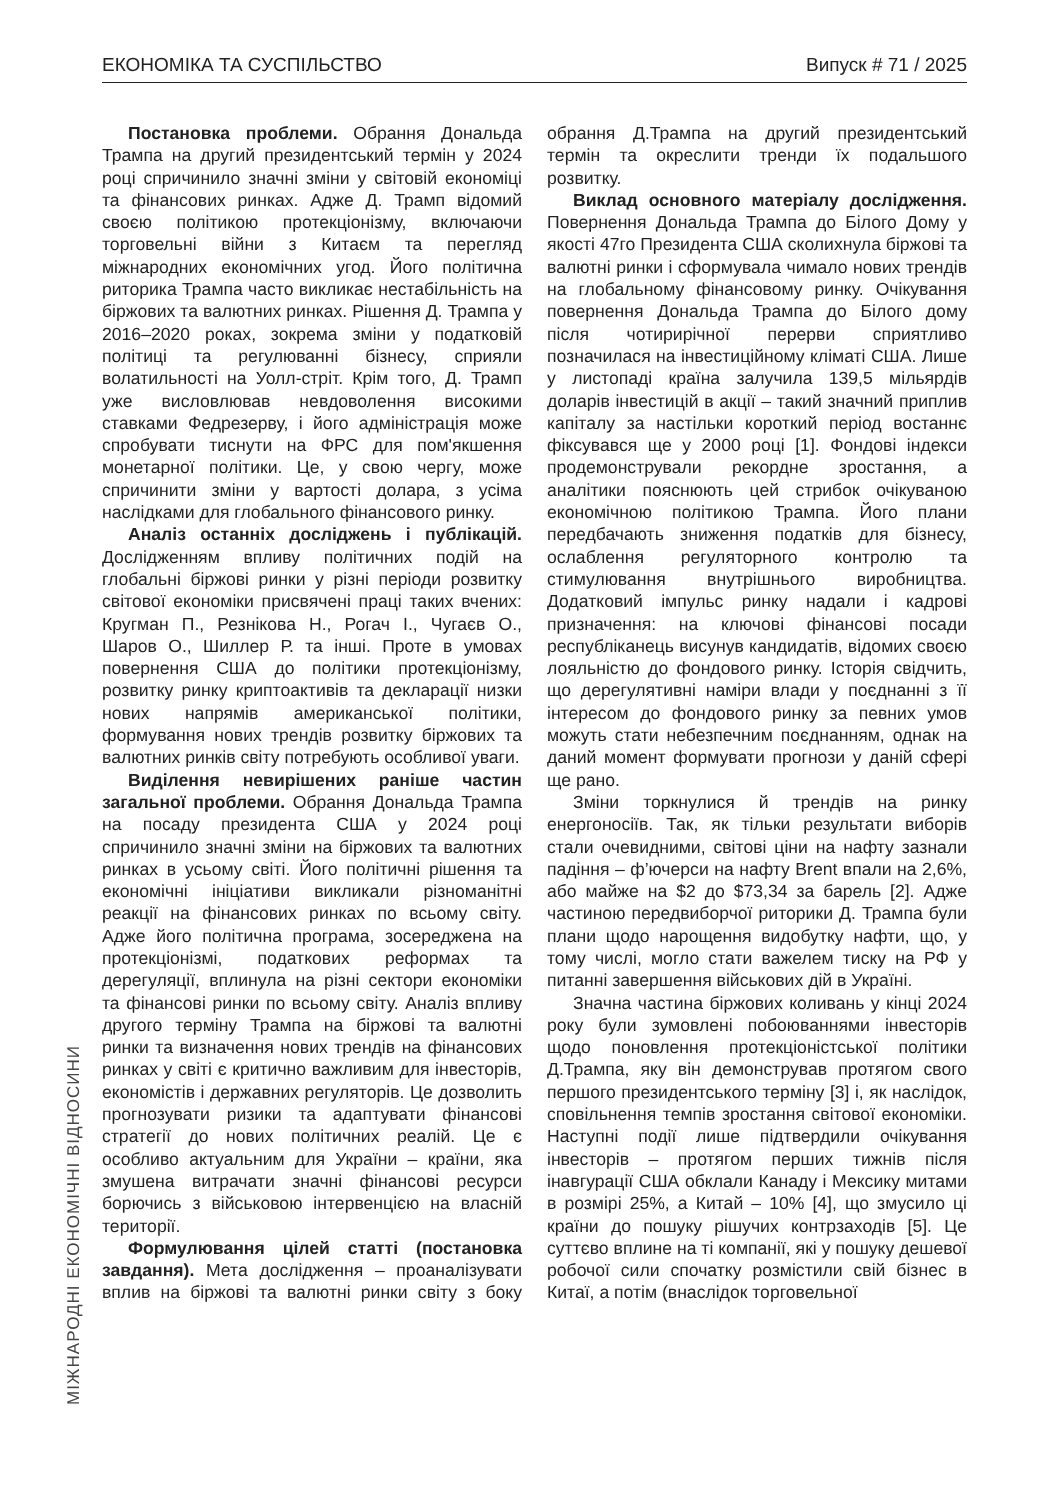ЕКОНОМІКА ТА СУСПІЛЬСТВО Випуск # 71 / 2025
МІЖНАРОДНІ ЕКОНОМІЧНІ ВІДНОСИНИ
Постановка проблеми. Обрання Дональда Трампа на другий президентський термін у 2024 році спричинило значні зміни у світовій економіці та фінансових ринках. Адже Д. Трамп відомий своєю політикою протекціонізму, включаючи торговельні війни з Китаєм та перегляд міжнародних економічних угод. Його політична риторика Трампа часто викликає нестабільність на біржових та валютних ринках. Рішення Д. Трампа у 2016–2020 роках, зокрема зміни у податковій політиці та регулюванні бізнесу, сприяли волатильності на Уолл-стріт. Крім того, Д. Трамп уже висловлював невдоволення високими ставками Федрезерву, і його адміністрація може спробувати тиснути на ФРС для пом'якшення монетарної політики. Це, у свою чергу, може спричинити зміни у вартості долара, з усіма наслідками для глобального фінансового ринку.
Аналіз останніх досліджень і публікацій. Дослідженням впливу політичних подій на глобальні біржові ринки у різні періоди розвитку світової економіки присвячені праці таких вчених: Кругман П., Резнікова Н., Рогач І., Чугаєв О., Шаров О., Шиллер Р. та інші. Проте в умовах повернення США до політики протекціонізму, розвитку ринку криптоактивів та декларації низки нових напрямів американської політики, формування нових трендів розвитку біржових та валютних ринків світу потребують особливої уваги.
Виділення невирішених раніше частин загальної проблеми. Обрання Дональда Трампа на посаду президента США у 2024 році спричинило значні зміни на біржових та валютних ринках в усьому світі. Його політичні рішення та економічні ініціативи викликали різноманітні реакції на фінансових ринках по всьому світу. Адже його політична програма, зосереджена на протекціонізмі, податкових реформах та дерегуляції, вплинула на різні сектори економіки та фінансові ринки по всьому світу. Аналіз впливу другого терміну Трампа на біржові та валютні ринки та визначення нових трендів на фінансових ринках у світі є критично важливим для інвесторів, економістів і державних регуляторів. Це дозволить прогнозувати ризики та адаптувати фінансові стратегії до нових політичних реалій. Це є особливо актуальним для України – країни, яка змушена витрачати значні фінансові ресурси борючись з військовою інтервенцією на власній території.
Формулювання цілей статті (постановка завдання). Мета дослідження – проаналізувати вплив на біржові та валютні ринки світу з боку обрання Д.Трампа на другий президентський термін та окреслити тренди їх подальшого розвитку.
Виклад основного матеріалу дослідження. Повернення Дональда Трампа до Білого Дому у якості 47го Президента США сколихнула біржові та валютні ринки і сформувала чимало нових трендів на глобальному фінансовому ринку. Очікування повернення Дональда Трампа до Білого дому після чотирирічної перерви сприятливо позначилася на інвестиційному кліматі США. Лише у листопаді країна залучила 139,5 мільярдів доларів інвестицій в акції – такий значний приплив капіталу за настільки короткий період востаннє фіксувався ще у 2000 році [1]. Фондові індекси продемонстрували рекордне зростання, а аналітики пояснюють цей стрибок очікуваною економічною політикою Трампа. Його плани передбачають зниження податків для бізнесу, ослаблення регуляторного контролю та стимулювання внутрішнього виробництва. Додатковий імпульс ринку надали і кадрові призначення: на ключові фінансові посади республіканець висунув кандидатів, відомих своєю лояльністю до фондового ринку. Історія свідчить, що дерегулятивні наміри влади у поєднанні з її інтересом до фондового ринку за певних умов можуть стати небезпечним поєднанням, однак на даний момент формувати прогнози у даній сфері ще рано.
Зміни торкнулися й трендів на ринку енергоносіїв. Так, як тільки результати виборів стали очевидними, світові ціни на нафту зазнали падіння – ф’ючерси на нафту Brent впали на 2,6%, або майже на $2 до $73,34 за барель [2]. Адже частиною передвиборчої риторики Д. Трампа були плани щодо нарощення видобутку нафти, що, у тому числі, могло стати важелем тиску на РФ у питанні завершення військових дій в Україні.
Значна частина біржових коливань у кінці 2024 року були зумовлені побоюваннями інвесторів щодо поновлення протекціоністської політики Д.Трампа, яку він демонстрував протягом свого першого президентського терміну [3] і, як наслідок, сповільнення темпів зростання світової економіки. Наступні події лише підтвердили очікування інвесторів – протягом перших тижнів після інавгурації США обклали Канаду і Мексику митами в розмірі 25%, а Китай – 10% [4], що змусило ці країни до пошуку рішучих контрзаходів [5]. Це суттєво вплине на ті компанії, які у пошуку дешевої робочої сили спочатку розмістили свій бізнес в Китаї, а потім (внаслідок торговельної